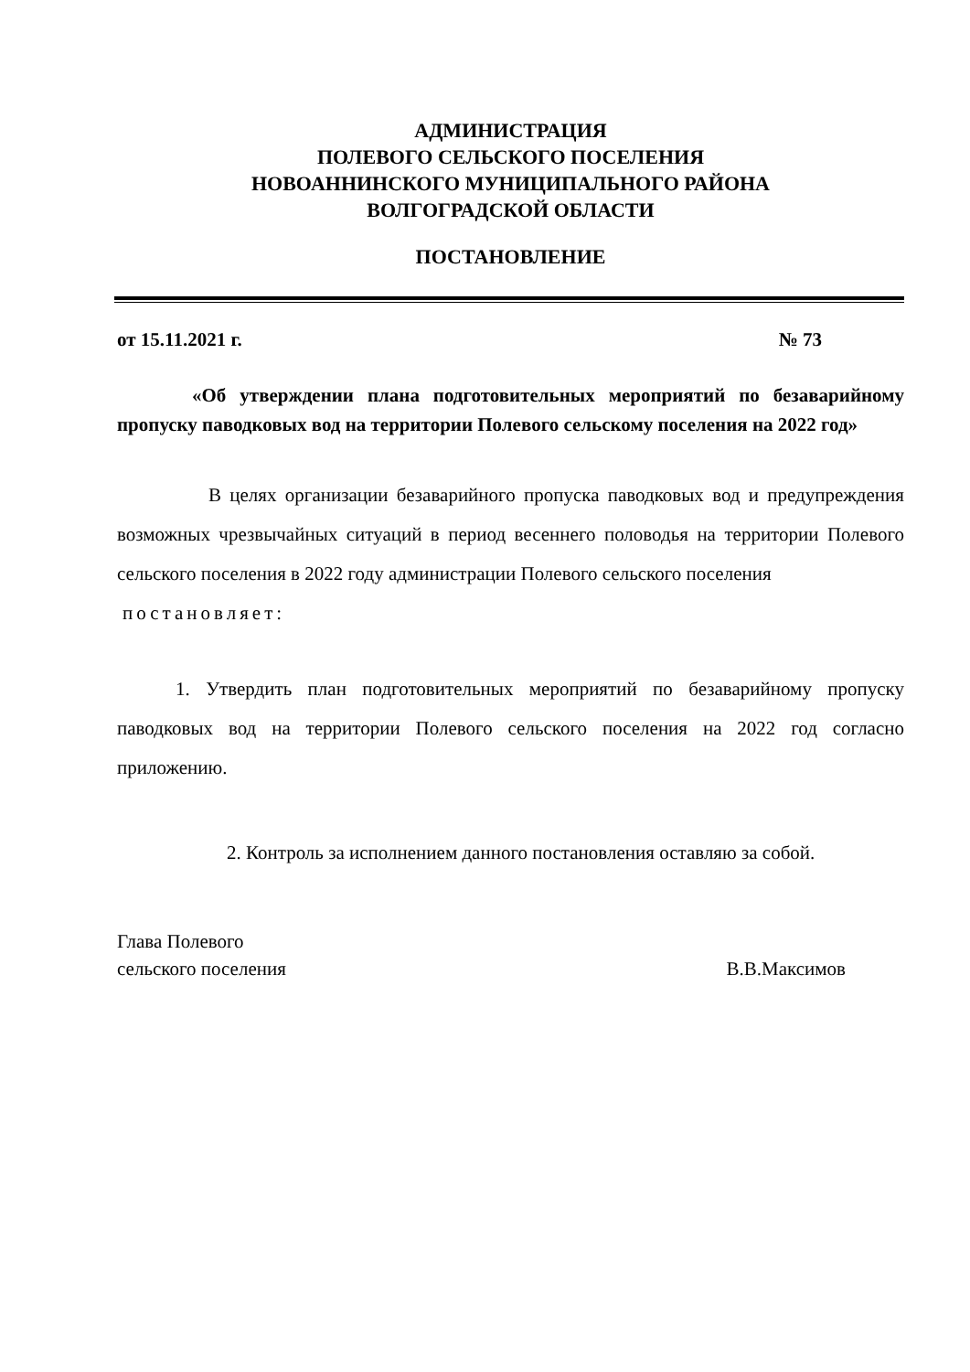АДМИНИСТРАЦИЯ
ПОЛЕВОГО СЕЛЬСКОГО ПОСЕЛЕНИЯ
НОВОАННИНСКОГО МУНИЦИПАЛЬНОГО РАЙОНА
ВОЛГОГРАДСКОЙ ОБЛАСТИ
ПОСТАНОВЛЕНИЕ
от 15.11.2021 г. № 73
«Об утверждении плана подготовительных мероприятий по безаварийному пропуску паводковых вод на территории Полевого сельскому поселения на 2022 год»
В целях организации безаварийного пропуска паводковых вод и предупреждения возможных чрезвычайных ситуаций в период весеннего половодья на территории Полевого сельского поселения в 2022 году администрации Полевого сельского поселения
постановляет:
1. Утвердить план подготовительных мероприятий по безаварийному пропуску паводковых вод на территории Полевого сельского поселения на 2022 год согласно приложению.
2. Контроль за исполнением данного постановления оставляю за собой.
Глава Полевого
сельского поселения
В.В.Максимов